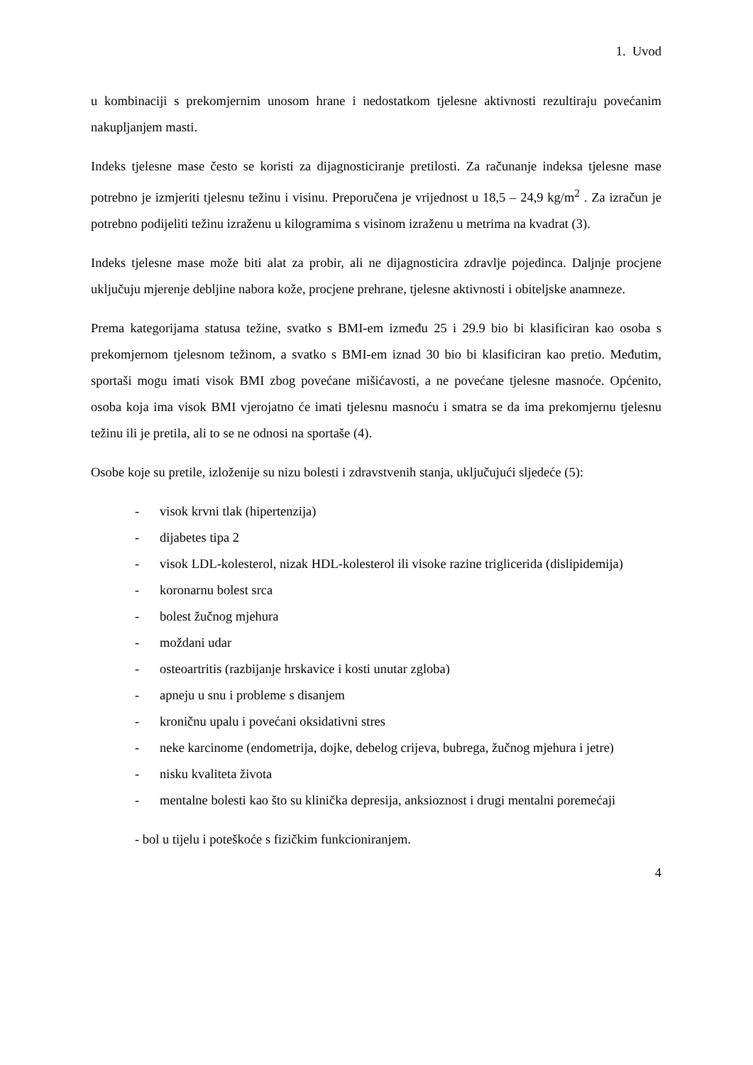1. Uvod
u kombinaciji s prekomjernim unosom hrane i nedostatkom tjelesne aktivnosti rezultiraju povećanim nakupljanjem masti.
Indeks tjelesne mase često se koristi za dijagnosticiranje pretilosti. Za računanje indeksa tjelesne mase potrebno je izmjeriti tjelesnu težinu i visinu. Preporučena je vrijednost u 18,5 – 24,9 kg/m<sup>2</sup> . Za izračun je potrebno podijeliti težinu izraženu u kilogramima s visinom izraženu u metrima na kvadrat (3).
Indeks tjelesne mase može biti alat za probir, ali ne dijagnosticira zdravlje pojedinca. Daljnje procjene uključuju mjerenje debljine nabora kože, procjene prehrane, tjelesne aktivnosti i obiteljske anamneze.
Prema kategorijama statusa težine, svatko s BMI-em između 25 i 29.9 bio bi klasificiran kao osoba s prekomjernom tjelesnom težinom, a svatko s BMI-em iznad 30 bio bi klasificiran kao pretio. Međutim, sportaši mogu imati visok BMI zbog povećane mišićavosti, a ne povećane tjelesne masnoće. Općenito, osoba koja ima visok BMI vjerojatno će imati tjelesnu masnoću i smatra se da ima prekomjernu tjelesnu težinu ili je pretila, ali to se ne odnosi na sportaše (4).
Osobe koje su pretile, izloženije su nizu bolesti i zdravstvenih stanja, uključujući sljedeće (5):
- visok krvni tlak (hipertenzija)
- dijabetes tipa 2
- visok LDL-kolesterol, nizak HDL-kolesterol ili visoke razine triglicerida (dislipidemija)
- koronarnu bolest srca
- bolest žučnog mjehura
- moždani udar
- osteoartritis (razbijanje hrskavice i kosti unutar zgloba)
- apneju u snu i probleme s disanjem
- kroničnu upalu i povećani oksidativni stres
- neke karcinome (endometrija, dojke, debelog crijeva, bubrega, žučnog mjehura i jetre)
- nisku kvaliteta života
- mentalne bolesti kao što su klinička depresija, anksioznost i drugi mentalni poremećaji
- bol u tijelu i poteškoće s fizičkim funkcioniranjem.
4